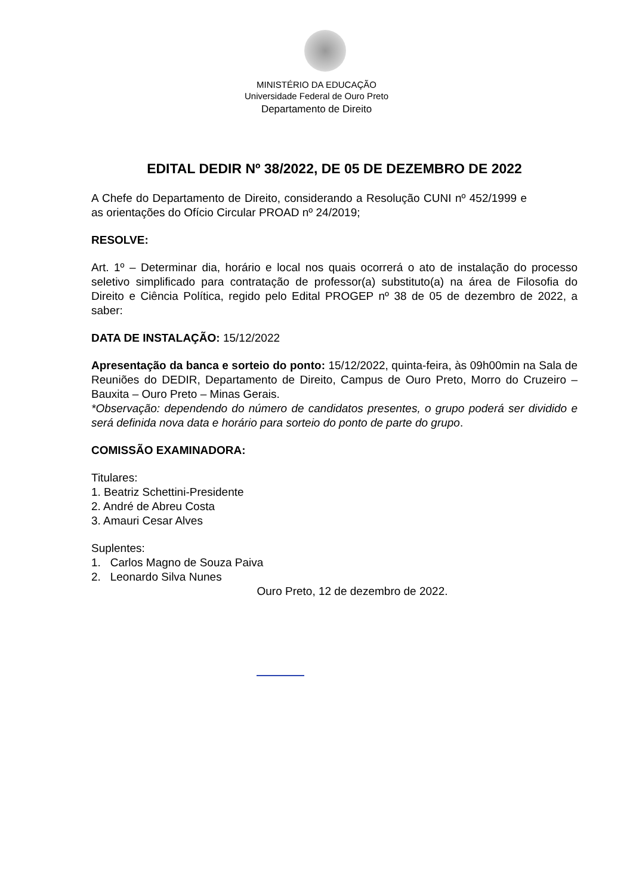MINISTÉRIO DA EDUCAÇÃO
Universidade Federal de Ouro Preto
Departamento de Direito
EDITAL DEDIR Nº 38/2022, DE 05 DE DEZEMBRO DE 2022
A Chefe do Departamento de Direito, considerando a Resolução CUNI nº 452/1999 e as orientações do Ofício Circular PROAD nº 24/2019;
RESOLVE:
Art. 1º – Determinar dia, horário e local nos quais ocorrerá o ato de instalação do processo seletivo simplificado para contratação de professor(a) substituto(a) na área de Filosofia do Direito e Ciência Política, regido pelo Edital PROGEP nº 38 de 05 de dezembro de 2022, a saber:
DATA DE INSTALAÇÃO: 15/12/2022
Apresentação da banca e sorteio do ponto: 15/12/2022, quinta-feira, às 09h00min na Sala de Reuniões do DEDIR, Departamento de Direito, Campus de Ouro Preto, Morro do Cruzeiro – Bauxita – Ouro Preto – Minas Gerais.
*Observação: dependendo do número de candidatos presentes, o grupo poderá ser dividido e será definida nova data e horário para sorteio do ponto de parte do grupo.
COMISSÃO EXAMINADORA:
Titulares:
1. Beatriz Schettini-Presidente
2. André de Abreu Costa
3. Amauri Cesar Alves
Suplentes:
1. Carlos Magno de Souza Paiva
2. Leonardo Silva Nunes
Ouro Preto, 12 de dezembro de 2022.